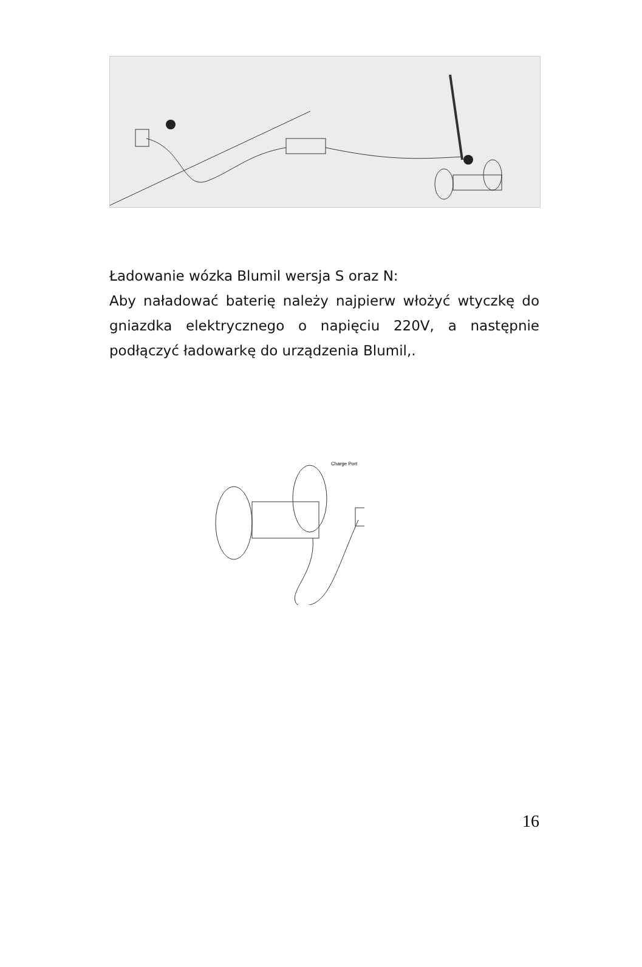Ładowanie wózka Blumil wersja S oraz N:
Aby naładować baterię należy najpierw włożyć wtyczkę do gniazdka elektrycznego o napięciu 220V, a następnie podłączyć ładowarkę do urządzenia Blumil,.
Charge Port
16